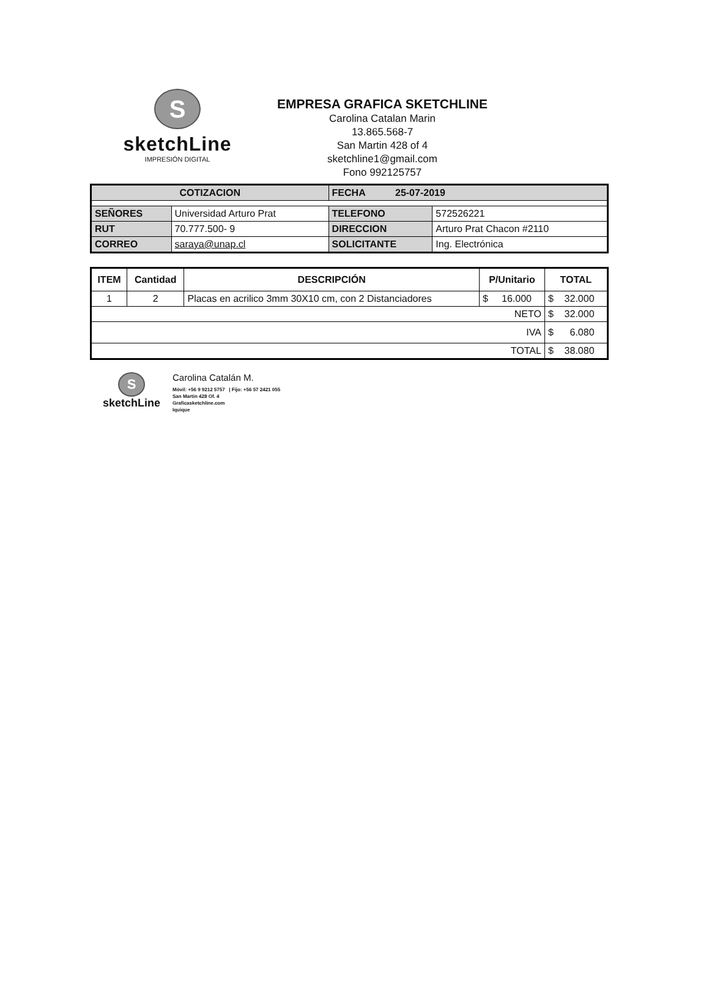S
sketchLine
IMPRESIÓN DIGITAL
EMPRESA GRAFICA SKETCHLINE
Carolina Catalan Marin
13.865.568-7
San Martin 428 of 4
sketchline1@gmail.com
Fono 992125757
| COTIZACION | | FECHA 25-07-2019 | |
| SEÑORES | Universidad Arturo Prat | TELEFONO | 572526221 |
| RUT | 70.777.500- 9 | DIRECCION | Arturo Prat Chacon #2110 |
| CORREO | saraya@unap.cl | SOLICITANTE | Ing. Electrónica |
| ITEM | Cantidad | DESCRIPCIÓN | P/Unitario | TOTAL |
| --- | --- | --- | --- | --- |
| 1 | 2 | Placas en acrilico 3mm 30X10 cm, con 2 Distanciadores | $ 16.000 | $ 32.000 |
| NETO | | | | $ 32.000 |
| IVA | | | | $ 6.080 |
| TOTAL | | | | $ 38.080 |
S
sketchLine
Carolina Catalán M.
Móvil: +56 9 9212 5757 | Fijo: +56 57 2421 055
San Martin 428 Of. 4
Graficasketchline.com
Iquique